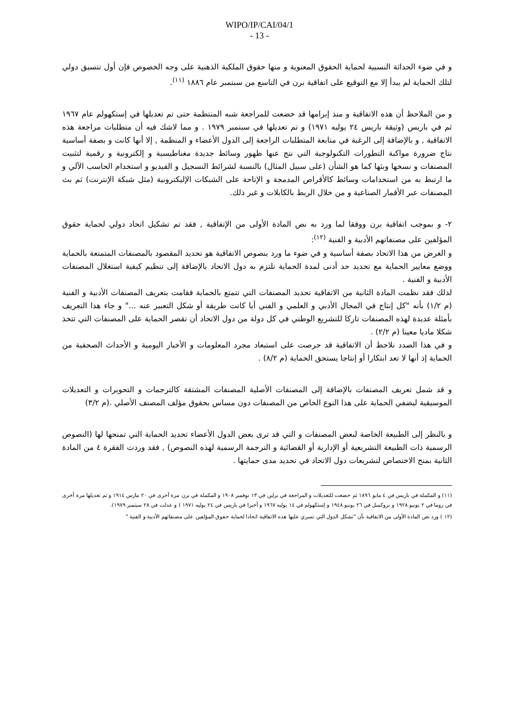WIPO/IP/CAI/04/1
- 13 -
و في ضوء الحداثة النسبية لحماية الحقوق المعنوية و منها حقوق الملكية الذهنية على وجه الخصوص فإن أول تنسيق دولي لتلك الحماية لم يبدأ إلا مع التوقيع على اتفاقية برن في التاسع من سبتمبر عام ١٨٨٦ <sup>(١١)</sup>.
و من الملاحظ أن هذه الاتفاقية و منذ إبرامها قد خضعت للمراجعة شبه المنتظمة حتى تم تعديلها في إستكهولم عام ١٩٦٧ ثم في باريس (وثيقة باريس ٢٤ يوليه ١٩٧١) و تم تعديلها في سبتمبر ١٩٧٩ . و مما لاشك فيه أن متطلبات مراجعة هذه الاتفاقية , و بالإضافة إلى الرغبة في متابعة المتطلبات الراجعة إلى الدول الأعضاء و المنظمة , إلا أنها كانت و بصفة أساسية نتاج ضرورة مواكبة التطورات التكنولوجية التي نتج عنها ظهور وسائط جديدة مغناطيسية و إلكترونية و رقمية لتثبيت المصنفات و نسخها وبثها كما هو الشأن (على سبيل المثال) بالنسبة لشرائط التسجيل و الفيديو و استخدام الحاسب الآلي و ما ارتبط به من استخدامات وسائط كالأقراص المدمجة و الإتاحة على الشبكات الإليكترونية (مثل شبكة الإنترنت) ثم بث المصنفات عبر الأقمار الصناعية و من خلال الربط بالكابلات و غير ذلك.
٢- و بموجب اتفاقية برن ووفقا لما ورد به نص المادة الأولى من الإتفاقية , فقد تم تشكيل اتحاد دولي لحماية حقوق المؤلفين على مصنفاتهم الأدبية و الفنية <sup>(١٢)</sup>:
و الغرض من هذا الاتحاد بصفة أساسية و في ضوء ما ورد بنصوص الاتفاقية هو تحديد المقصود بالمصنفات المتمتعة بالحماية ووضع معايير الحماية مع تحديد حد أدنى لمدة الحماية تلتزم به دول الاتحاد بالإضافة إلى تنظيم كيفية استغلال المصنفات الأدبية و الفنية .
لذلك فقد نظمت المادة الثانية من الاتفاقية تحديد المصنفات التي تتمتع بالحماية فقامت بتعريف المصنفات الأدبية و الفنية (م ١/٢) بأنه "كل إنتاج في المجال الأدبي و العلمي و الفني أيا كانت طريقة أو شكل التعبير عنه ..." و جاء هذا التعريف بأمثلة عديدة لهذه المصنفات تاركا للتشريع الوطني في كل دولة من دول الاتحاد أن تقصر الحماية على المصنفات التي تتخذ شكلا ماديا معينا (م ٢/٢) .
و في هذا الصدد نلاحظ أن الاتفاقية قد حرصت على استبعاد مجرد المعلومات و الأخبار اليومية و الأحداث الصحفية من الحماية إذ أنها لا تعد ابتكارا أو إنتاجا يستحق الحماية (م ٨/٢) .
و قد شمل تعريف المصنفات بالإضافة إلى المصنفات الأصلية المصنفات المشتقة كالترجمات و التحويرات و التعديلات الموسيقية ليضفي الحماية على هذا النوع الخاص من المصنفات دون مساس بحقوق مؤلف المصنف الأصلي .(م ٣/٢)
و بالنظر إلى الطبيعة الخاصة لبعض المصنفات و التي قد ترى بعض الدول الأعضاء تحديد الحماية التي تمنحها لها (النصوص الرسمية ذات الطبيعة التشريعية أو الإدارية أو القضائية و الترجمة الرسمية لهذه النصوص) , فقد وردت الفقرة ٤ من المادة الثانية بمنح الاختصاص لتشريعات دول الاتحاد في تحديد مدى حمايتها .
(١١) و المكملة في باريس في ٤ مايو ١٨٩٦ ثم خضعت للتعديلات و المراجعة في برلين في ١٣ نوفمبر ١٩٠٨ و المكملة في برن مرة أخرى في ٢٠ مارس ١٩١٤ و تم تعديلها مرة أخرى في روما في ٢ يونيو ١٩٢٨ و بروكسل في ٢٦ يونيو ١٩٤٨ و إستكهولم في ١٤ يوليه ١٩٦٧ و أخيرا في باريس في ٢٤ يوليه ١٩٧١ ( و عدلت في ٢٨ سبتمبر ١٩٧٩).
(١٢ ) ورد نص المادة الأولى من الاتفاقية بأن "تشكل الدول التي تسري عليها هذه الاتفاقية اتحادا لحماية حقوق المؤلفين على مصنفاتهم الأدبية و الفنية "